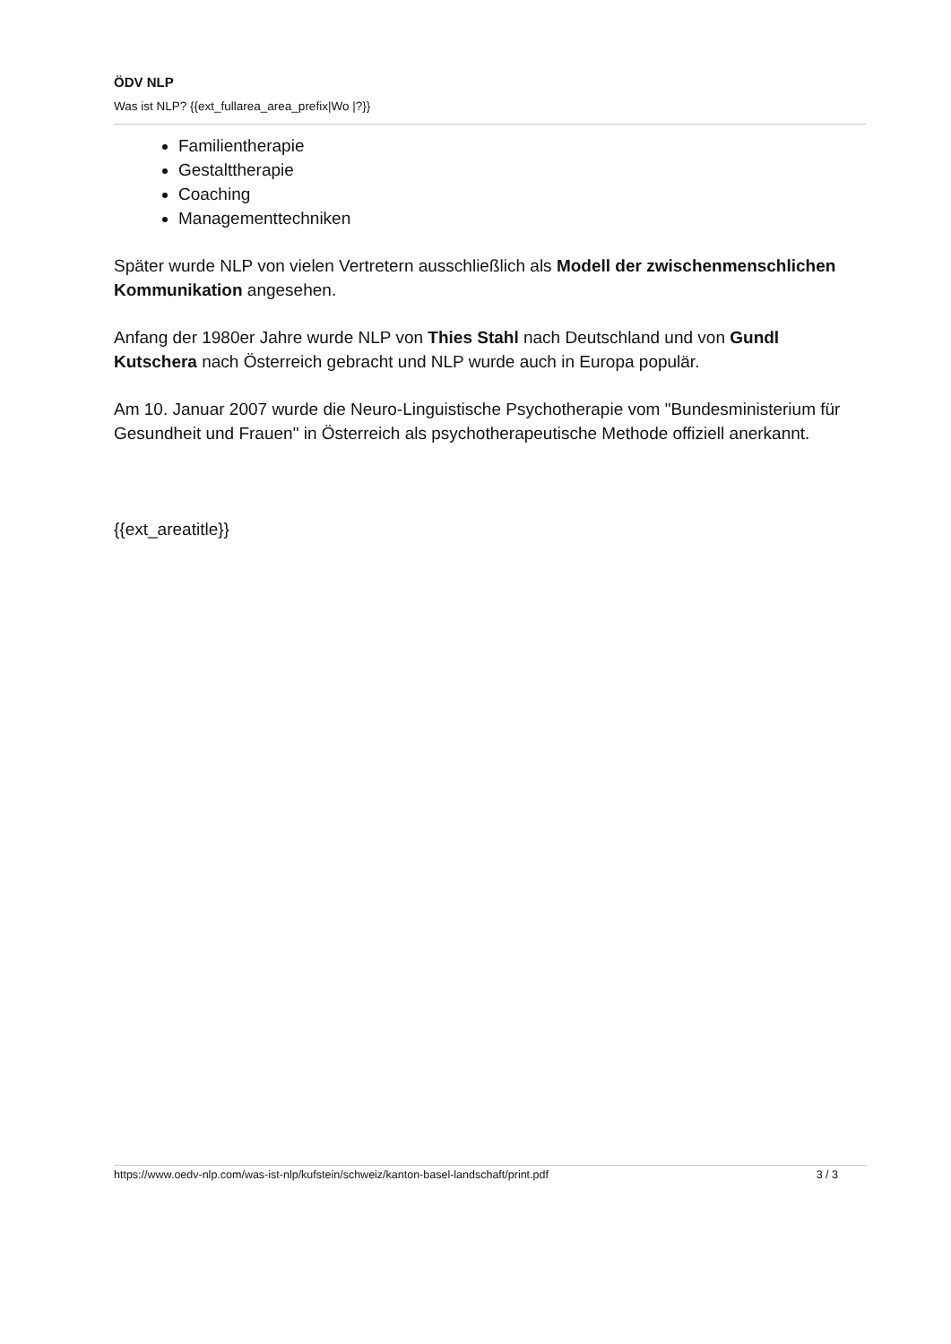ÖDV NLP
Was ist NLP? {{ext_fullarea_area_prefix|Wo |?}}
Familientherapie
Gestalttherapie
Coaching
Managementtechniken
Später wurde NLP von vielen Vertretern ausschließlich als Modell der zwischenmenschlichen Kommunikation angesehen.
Anfang der 1980er Jahre wurde NLP von Thies Stahl nach Deutschland und von Gundl Kutschera nach Österreich gebracht und NLP wurde auch in Europa populär.
Am 10. Januar 2007 wurde die Neuro-Linguistische Psychotherapie vom "Bundesministerium für Gesundheit und Frauen" in Österreich als psychotherapeutische Methode offiziell anerkannt.
{{ext_areatitle}}
https://www.oedv-nlp.com/was-ist-nlp/kufstein/schweiz/kanton-basel-landschaft/print.pdf 3 / 3